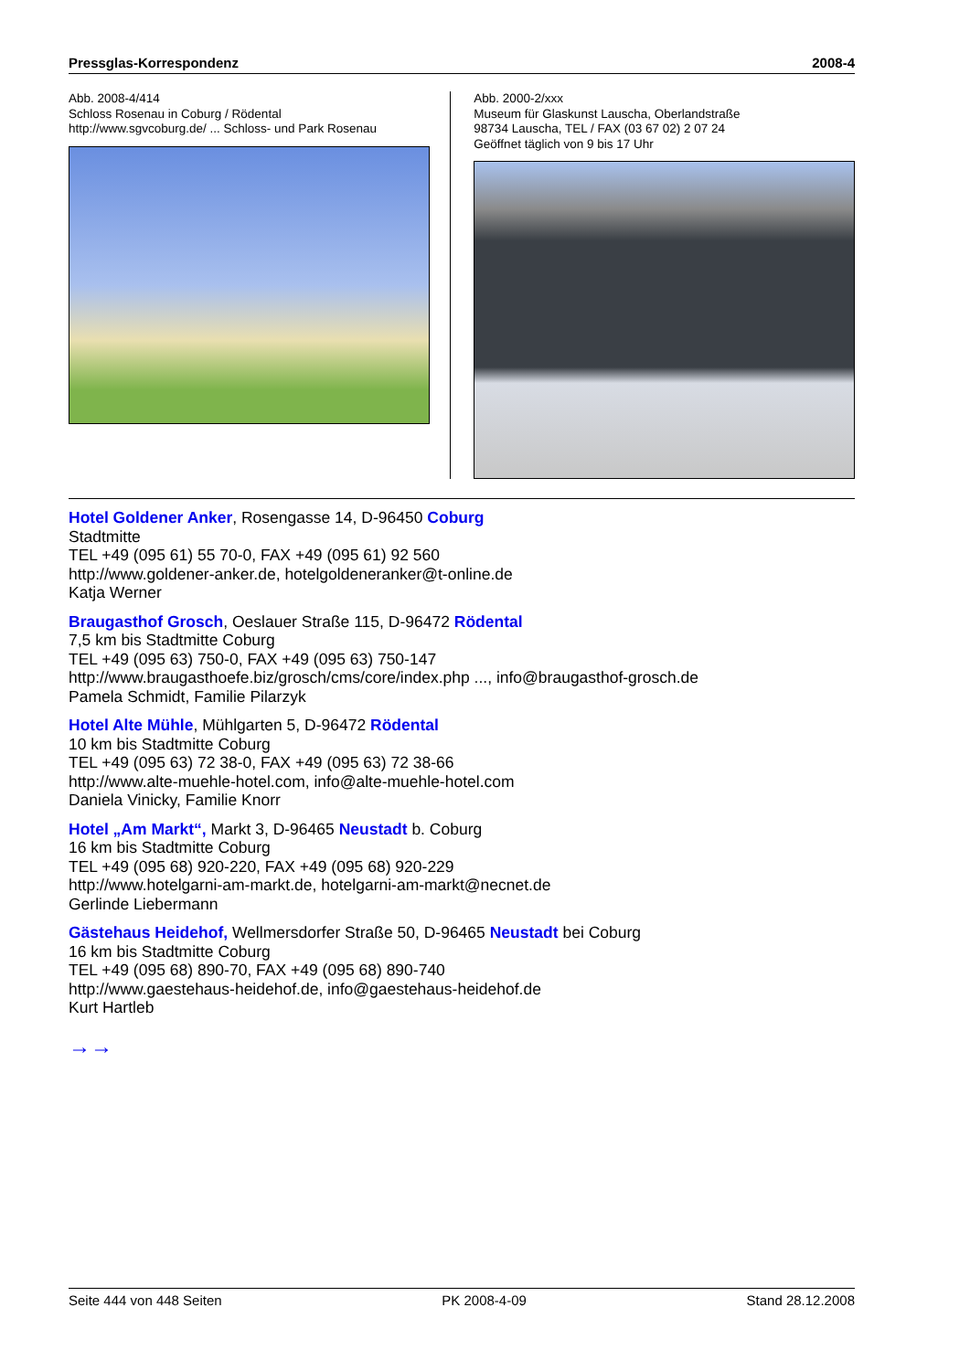Pressglas-Korrespondenz 2008-4
Abb. 2008-4/414
Schloss Rosenau in Coburg / Rödental
http://www.sgvcoburg.de/ ... Schloss- und Park Rosenau
Abb. 2000-2/xxx
Museum für Glaskunst Lauscha, Oberlandstraße
98734 Lauscha, TEL / FAX (03 67 02) 2 07 24
Geöffnet täglich von 9 bis 17 Uhr
Hotel Goldener Anker, Rosengasse 14, D-96450 Coburg
Stadtmitte
TEL +49 (095 61) 55 70-0, FAX +49 (095 61) 92 560
http://www.goldener-anker.de, hotelgoldeneranker@t-online.de
Katja Werner
Braugasthof Grosch, Oeslauer Straße 115, D-96472 Rödental
7,5 km bis Stadtmitte Coburg
TEL +49 (095 63) 750-0, FAX +49 (095 63) 750-147
http://www.braugasthoefe.biz/grosch/cms/core/index.php ..., info@braugasthof-grosch.de
Pamela Schmidt, Familie Pilarzyk
Hotel Alte Mühle, Mühlgarten 5, D-96472 Rödental
10 km bis Stadtmitte Coburg
TEL +49 (095 63) 72 38-0, FAX +49 (095 63) 72 38-66
http://www.alte-muehle-hotel.com, info@alte-muehle-hotel.com
Daniela Vinicky, Familie Knorr
Hotel „Am Markt“, Markt 3, D-96465 Neustadt b. Coburg
16 km bis Stadtmitte Coburg
TEL +49 (095 68) 920-220, FAX +49 (095 68) 920-229
http://www.hotelgarni-am-markt.de, hotelgarni-am-markt@necnet.de
Gerlinde Liebermann
Gästehaus Heidehof, Wellmersdorfer Straße 50, D-96465 Neustadt bei Coburg
16 km bis Stadtmitte Coburg
TEL +49 (095 68) 890-70, FAX +49 (095 68) 890-740
http://www.gaestehaus-heidehof.de, info@gaestehaus-heidehof.de
Kurt Hartleb
→→
Seite 444 von 448 Seiten PK 2008-4-09 Stand 28.12.2008